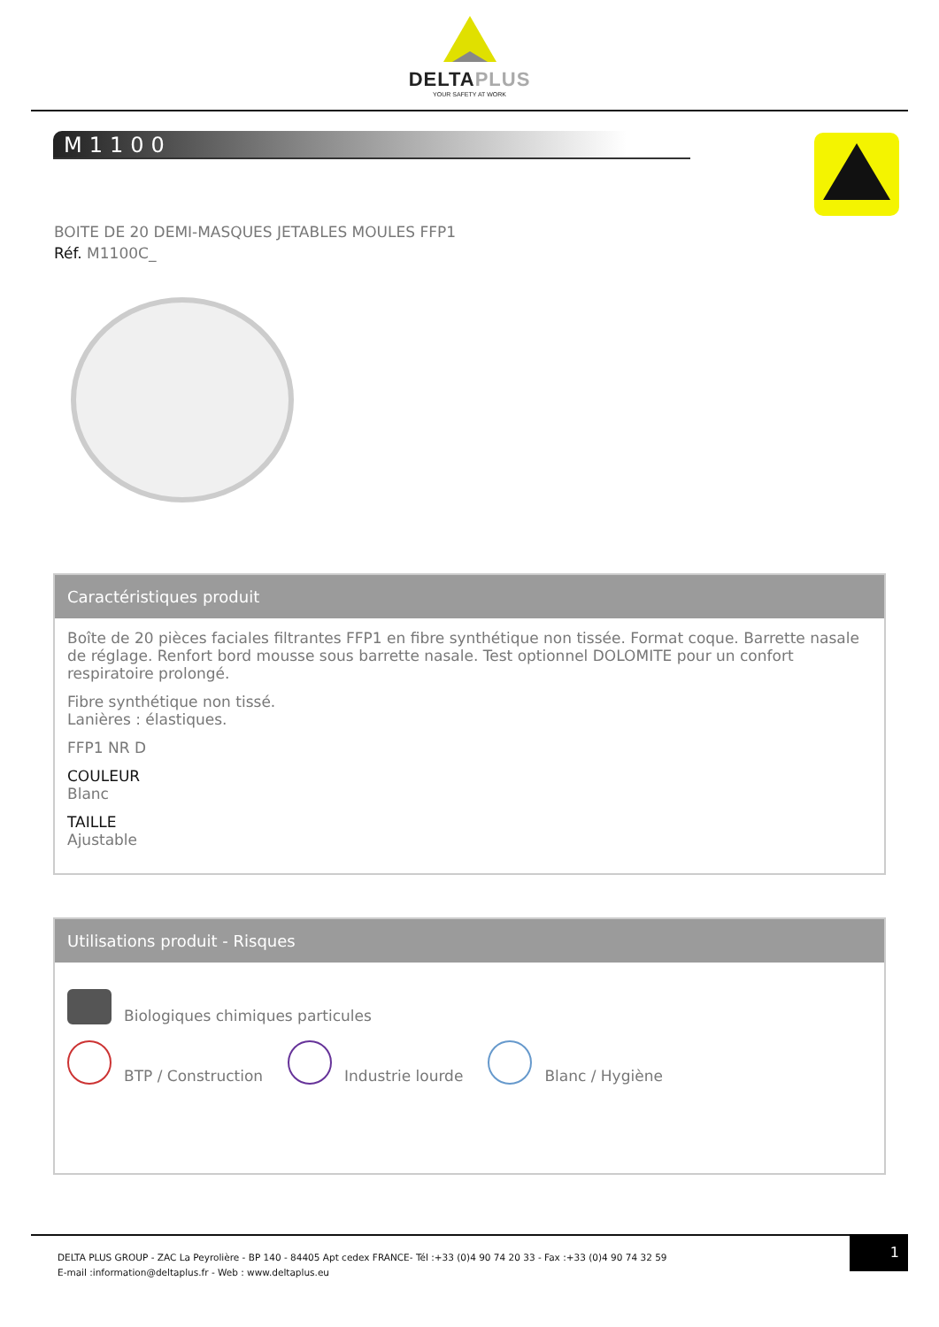DELTAPLUS
YOUR SAFETY AT WORK
M1100
BOITE DE 20 DEMI-MASQUES JETABLES MOULES FFP1
Réf. M1100C_
Caractéristiques produit
Boîte de 20 pièces faciales filtrantes FFP1 en fibre synthétique non tissée. Format coque. Barrette nasale de réglage. Renfort bord mousse sous barrette nasale. Test optionnel DOLOMITE pour un confort respiratoire prolongé.
Fibre synthétique non tissé.
Lanières : élastiques.
FFP1 NR D
COULEUR
Blanc
TAILLE
Ajustable
Utilisations produit - Risques
Biologiques chimiques particules
BTP / Construction
Industrie lourde
Blanc / Hygiène
DELTA PLUS GROUP - ZAC La Peyrolière - BP 140 - 84405 Apt cedex FRANCE- Tél :+33 (0)4 90 74 20 33 - Fax :+33 (0)4 90 74 32 59
E-mail :information@deltaplus.fr - Web : www.deltaplus.eu
1